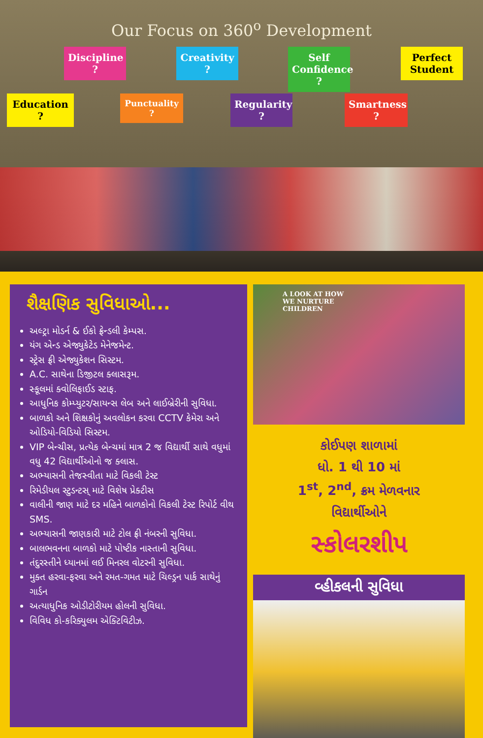Our Focus on 360<sup>o</sup> Development
Education ?
Discipline ?
Punctuality ?
Creativity ?
Regularity ?
Self Confidence ?
Smartness ?
Perfect Student
શૈક્ષણિક સુવિધાઓ...
અલ્ટ્રા મોડર્ન & ઈકો ફ્રેન્ડલી કેમ્પસ.
યંગ એન્ડ એજ્યુકેટેડ મેનેજમેન્ટ.
સ્ટ્રેસ ફ્રી એજ્યુકેશન સિસ્ટમ.
A.C. સાથેના ડિજીટલ ક્લાસરૂમ.
સ્કૂલમાં ક્વોલિફાઈડ સ્ટાફ.
આધુનિક કોમ્પ્યુટર/સાયન્સ લેબ અને લાઈબ્રેરીની સુવિધા.
બાળકો અને શિક્ષકોનું અવલોકન કરવા CCTV કેમેરા અને ઓડિયો-વિડિયો સિસ્ટમ.
VIP બેન્ચીસ, પ્રત્યેક બેન્ચમાં માત્ર 2 જ વિદ્યાર્થી સાથે વધુમાં વધુ 42 વિદ્યાર્થીઓનો જ ક્લાસ.
અભ્યાસની તેજસ્વીતા માટે વિકલી ટેસ્ટ
રિમેડીયલ સ્ટુડન્ટસ્ માટે વિશેષ પ્રેક્ટીસ
વાલીની જાણ માટે દર મહિને બાળકોનો વિકલી ટેસ્ટ રિપોર્ટ વીથ SMS.
અભ્યાસની જાણકારી માટે ટોલ ફ્રી નંબરની સુવિધા.
બાલભવનના બાળકો માટે પોષ્ટીક નાસ્તાની સુવિધા.
તંદુરસ્તીને ધ્યાનમાં લઈ મિનરલ વોટરની સુવિધા.
મુક્ત હરવા-ફરવા અને રમત-ગમત માટે ચિલ્ડ્રન પાર્ક સાથેનું ગાર્ડન
અત્યાધુનિક ઓડીટોરીયમ હોલની સુવિધા.
વિવિધ કો-કરિક્યુલમ એક્ટિવિટીઝ.
A LOOK AT HOW
WE NURTURE
CHILDREN
કોઈપણ શાળામાં
ધો. 1 થી 10 માં
1<sup>st</sup>, 2<sup>nd</sup>, ક્રમ મેળવનાર
વિદ્યાર્થીઓને
સ્કોલરશીપ
વ્હીકલની સુવિધા